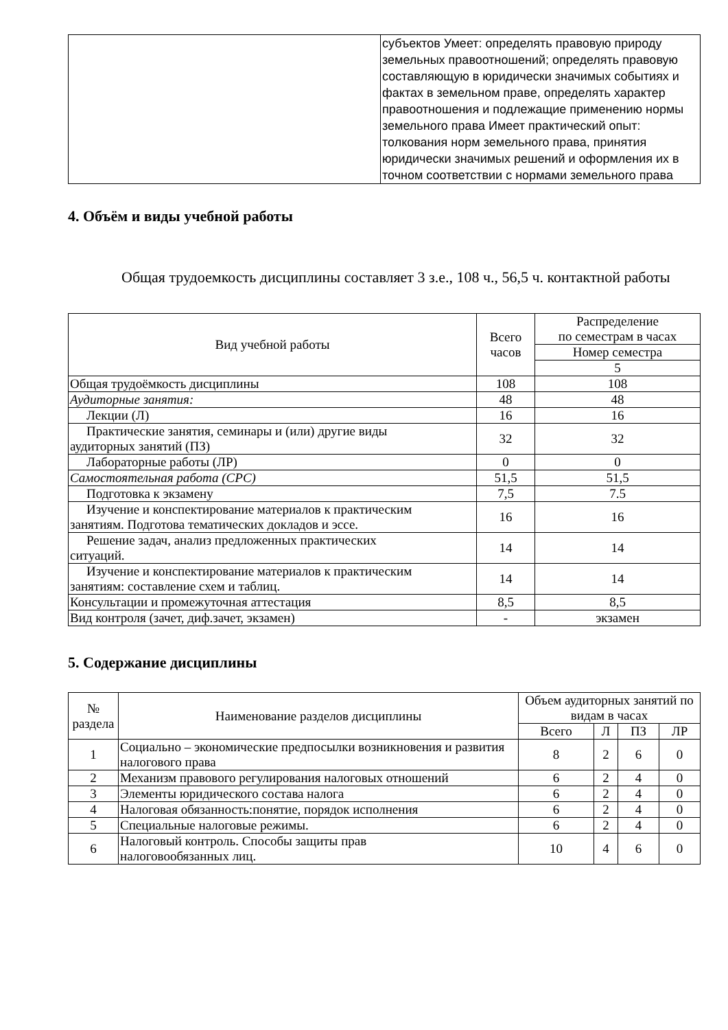| | субъектов Умеет: определять правовую природу земельных правоотношений; определять правовую составляющую в юридически значимых событиях и фактах в земельном праве, определять характер правоотношения и подлежащие применению нормы земельного права Имеет практический опыт: толкования норм земельного права, принятия юридически значимых решений и оформления их в точном соответствии с нормами земельного права |
4. Объём и виды учебной работы
Общая трудоемкость дисциплины составляет 3 з.е., 108 ч., 56,5 ч. контактной работы
| Вид учебной работы | Всего часов | Распределение по семестрам в часах |
| --- | --- | --- |
| | | Номер семестра |
| | | 5 |
| Общая трудоёмкость дисциплины | 108 | 108 |
| Аудиторные занятия: | 48 | 48 |
| Лекции (Л) | 16 | 16 |
| Практические занятия, семинары и (или) другие виды аудиторных занятий (ПЗ) | 32 | 32 |
| Лабораторные работы (ЛР) | 0 | 0 |
| Самостоятельная работа (СРС) | 51,5 | 51,5 |
| Подготовка к экзамену | 7,5 | 7.5 |
| Изучение и конспектирование материалов к практическим занятиям. Подготова тематических докладов и эссе. | 16 | 16 |
| Решение задач, анализ предложенных практических ситуаций. | 14 | 14 |
| Изучение и конспектирование материалов к практическим занятиям: составление схем и таблиц. | 14 | 14 |
| Консультации и промежуточная аттестация | 8,5 | 8,5 |
| Вид контроля (зачет, диф.зачет, экзамен) | - | экзамен |
5. Содержание дисциплины
| № раздела | Наименование разделов дисциплины | Объем аудиторных занятий по видам в часах | | | |
| --- | --- | --- | --- | --- | --- |
| | | Всего | Л | ПЗ | ЛР |
| 1 | Социально – экономические предпосылки возникновения и развития налогового права | 8 | 2 | 6 | 0 |
| 2 | Механизм правового регулирования налоговых отношений | 6 | 2 | 4 | 0 |
| 3 | Элементы юридического состава налога | 6 | 2 | 4 | 0 |
| 4 | Налоговая обязанность:понятие, порядок исполнения | 6 | 2 | 4 | 0 |
| 5 | Специальные налоговые режимы. | 6 | 2 | 4 | 0 |
| 6 | Налоговый контроль. Способы защиты прав налоговообязанных лиц. | 10 | 4 | 6 | 0 |